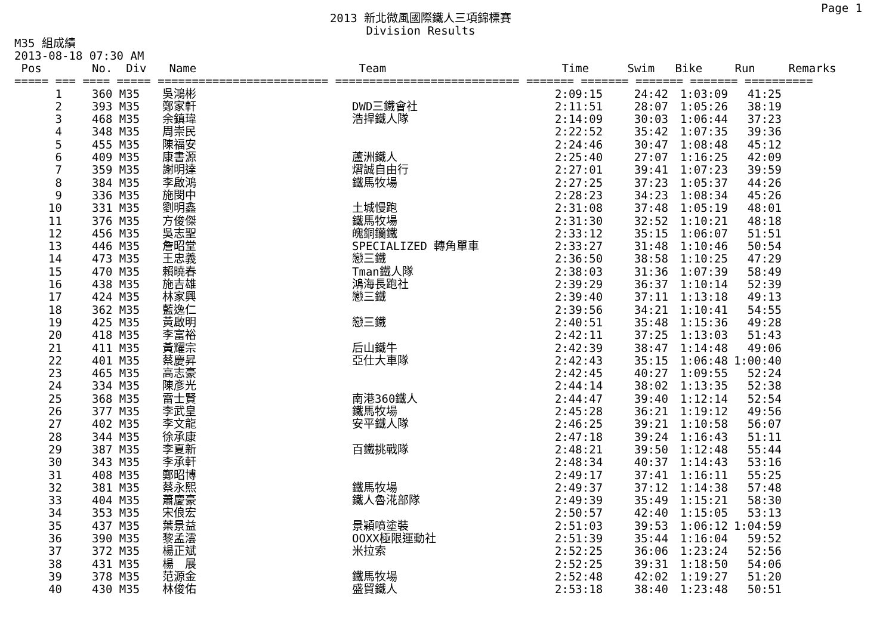Page 1
2013 新北微風國際鐵人三項錦標賽
Division Results
M35 組成績
2013-08-18 07:30 AM
| Pos | | No. Div | Name | Team | Time | Swim | Bike | Run | Remarks |
| --- | --- | --- | --- | --- | --- | --- | --- | --- | --- |
| ===== === ==== ===== ========================= =========================== ======= ======= ======= ======= ========== | | | | | | | | | |
| 1 | | 360 M35 | 吳鴻彬 | | 2:09:15 | 24:42 | 1:03:09 | 41:25 | |
| 2 | | 393 M35 | 鄭家軒 | DWD三鐵會社 | 2:11:51 | 28:07 | 1:05:26 | 38:19 | |
| 3 | | 468 M35 | 余鎮瑋 | 浩捍鐵人隊 | 2:14:09 | 30:03 | 1:06:44 | 37:23 | |
| 4 | | 348 M35 | 周崇民 | | 2:22:52 | 35:42 | 1:07:35 | 39:36 | |
| 5 | | 455 M35 | 陳福安 | | 2:24:46 | 30:47 | 1:08:48 | 45:12 | |
| 6 | | 409 M35 | 康書源 | 蘆洲鐵人 | 2:25:40 | 27:07 | 1:16:25 | 42:09 | |
| 7 | | 359 M35 | 謝明達 | 熠誠自由行 | 2:27:01 | 39:41 | 1:07:23 | 39:59 | |
| 8 | | 384 M35 | 李啟鴻 | 鐵馬牧場 | 2:27:25 | 37:23 | 1:05:37 | 44:26 | |
| 9 | | 336 M35 | 施閔中 | | 2:28:23 | 34:23 | 1:08:34 | 45:26 | |
| 10 | | 331 M35 | 劉明鑫 | 土城慢跑 | 2:31:08 | 37:48 | 1:05:19 | 48:01 | |
| 11 | | 376 M35 | 方俊傑 | 鐵馬牧場 | 2:31:30 | 32:52 | 1:10:21 | 48:18 | |
| 12 | | 456 M35 | 吳志聖 | 魄銅钄鐵 | 2:33:12 | 35:15 | 1:06:07 | 51:51 | |
| 13 | | 446 M35 | 詹昭堂 | SPECIALIZED 轉角單車 | 2:33:27 | 31:48 | 1:10:46 | 50:54 | |
| 14 | | 473 M35 | 王忠義 | 戀三鐵 | 2:36:50 | 38:58 | 1:10:25 | 47:29 | |
| 15 | | 470 M35 | 賴曉春 | Tman鐵人隊 | 2:38:03 | 31:36 | 1:07:39 | 58:49 | |
| 16 | | 438 M35 | 施吉雄 | 鴻海長跑社 | 2:39:29 | 36:37 | 1:10:14 | 52:39 | |
| 17 | | 424 M35 | 林家興 | 戀三鐵 | 2:39:40 | 37:11 | 1:13:18 | 49:13 | |
| 18 | | 362 M35 | 藍逸仁 | | 2:39:56 | 34:21 | 1:10:41 | 54:55 | |
| 19 | | 425 M35 | 黃啟明 | 戀三鐵 | 2:40:51 | 35:48 | 1:15:36 | 49:28 | |
| 20 | | 418 M35 | 李富裕 | | 2:42:11 | 37:25 | 1:13:03 | 51:43 | |
| 21 | | 411 M35 | 黃耀宗 | 后山鐵牛 | 2:42:39 | 38:47 | 1:14:48 | 49:06 | |
| 22 | | 401 M35 | 蔡慶昇 | 亞仕大車隊 | 2:42:43 | 35:15 | 1:06:48 | 1:00:40 | |
| 23 | | 465 M35 | 高志豪 | | 2:42:45 | 40:27 | 1:09:55 | 52:24 | |
| 24 | | 334 M35 | 陳彥光 | | 2:44:14 | 38:02 | 1:13:35 | 52:38 | |
| 25 | | 368 M35 | 雷士賢 | 南港360鐵人 | 2:44:47 | 39:40 | 1:12:14 | 52:54 | |
| 26 | | 377 M35 | 李武皇 | 鐵馬牧場 | 2:45:28 | 36:21 | 1:19:12 | 49:56 | |
| 27 | | 402 M35 | 李文龍 | 安平鐵人隊 | 2:46:25 | 39:21 | 1:10:58 | 56:07 | |
| 28 | | 344 M35 | 徐承康 | | 2:47:18 | 39:24 | 1:16:43 | 51:11 | |
| 29 | | 387 M35 | 李夏新 | 百鐵挑戰隊 | 2:48:21 | 39:50 | 1:12:48 | 55:44 | |
| 30 | | 343 M35 | 李承軒 | | 2:48:34 | 40:37 | 1:14:43 | 53:16 | |
| 31 | | 408 M35 | 鄭昭博 | | 2:49:17 | 37:41 | 1:16:11 | 55:25 | |
| 32 | | 381 M35 | 蔡永熙 | 鐵馬牧場 | 2:49:37 | 37:12 | 1:14:38 | 57:48 | |
| 33 | | 404 M35 | 蕭慶豪 | 鐵人魯㳸部隊 | 2:49:39 | 35:49 | 1:15:21 | 58:30 | |
| 34 | | 353 M35 | 宋俍宏 | | 2:50:57 | 42:40 | 1:15:05 | 53:13 | |
| 35 | | 437 M35 | 葉景益 | 景穎噴塗裝 | 2:51:03 | 39:53 | 1:06:12 | 1:04:59 | |
| 36 | | 390 M35 | 黎孟澐 | OOXX極限運動社 | 2:51:39 | 35:44 | 1:16:04 | 59:52 | |
| 37 | | 372 M35 | 楊正斌 | 米拉索 | 2:52:25 | 36:06 | 1:23:24 | 52:56 | |
| 38 | | 431 M35 | 楊 展 | | 2:52:25 | 39:31 | 1:18:50 | 54:06 | |
| 39 | | 378 M35 | 范源金 | 鐵馬牧場 | 2:52:48 | 42:02 | 1:19:27 | 51:20 | |
| 40 | | 430 M35 | 林俊佑 | 盛貿鐵人 | 2:53:18 | 38:40 | 1:23:48 | 50:51 | |